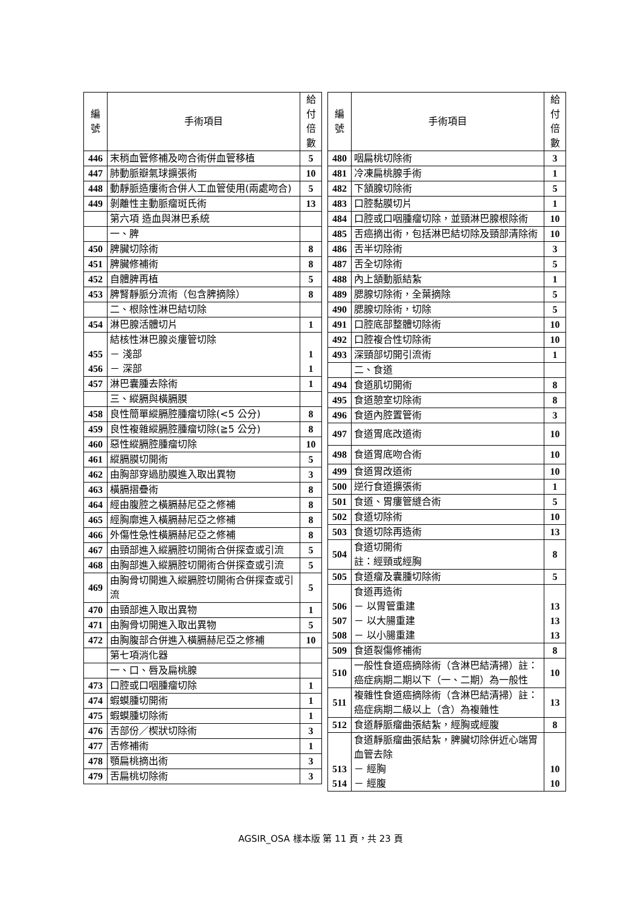| 編 號 | 手術項目 | 給付 倍數 |
| --- | --- | --- |
| 446 | 末稍血管修補及吻合術併血管移植 | 5 |
| 447 | 肺動脈瓣氣球擴張術 | 10 |
| 448 | 動靜脈造瘻術合併人工血管使用(兩處吻合) | 5 |
| 449 | 剝離性主動脈瘤斑氏術 | 13 |
| | 第六項 造血與淋巴系統 | |
| | 一、脾 | |
| 450 | 脾臟切除術 | 8 |
| 451 | 脾臟修補術 | 8 |
| 452 | 自體脾再植 | 5 |
| 453 | 脾腎靜脈分流術（包含脾摘除） | 8 |
| | 二、根除性淋巴結切除 | |
| 454 | 淋巴腺活體切片 | 1 |
| 455 456 | 結核性淋巴腺炎瘻管切除 － 淺部 － 深部 | 1 1 |
| 457 | 淋巴囊腫去除術 | 1 |
| | 三、縱膈與橫膈膜 | |
| 458 | 良性簡單縱膈腔腫瘤切除(<5 公分) | 8 |
| 459 | 良性複雜縱膈腔腫瘤切除(≧5 公分) | 8 |
| 460 | 惡性縱膈腔腫瘤切除 | 10 |
| 461 | 縱膈膜切開術 | 5 |
| 462 | 由胸部穿過肋膜進入取出異物 | 3 |
| 463 | 橫膈摺疊術 | 8 |
| 464 | 經由腹腔之橫膈赫尼亞之修補 | 8 |
| 465 | 經胸廓進入橫膈赫尼亞之修補 | 8 |
| 466 | 外傷性急性橫膈赫尼亞之修補 | 8 |
| 467 | 由頸部進入縱膈腔切開術合併探查或引流 | 5 |
| 468 | 由胸部進入縱膈腔切開術合併探查或引流 | 5 |
| 469 | 由胸骨切開進入縱膈腔切開術合併探查或引流 | 5 |
| 470 | 由頸部進入取出異物 | 1 |
| 471 | 由胸骨切開進入取出異物 | 5 |
| 472 | 由胸腹部合併進入橫膈赫尼亞之修補 | 10 |
| | 第七項消化器 | |
| | 一、口、唇及扁桃腺 | |
| 473 | 口腔或口咽腫瘤切除 | 1 |
| 474 | 蝦蟆腫切開術 | 1 |
| 475 | 蝦蟆腫切除術 | 1 |
| 476 | 舌部份／楔狀切除術 | 3 |
| 477 | 舌修補術 | 1 |
| 478 | 顎扁桃摘出術 | 3 |
| 479 | 舌扁桃切除術 | 3 |
| 編 號 | 手術項目 | 給付 倍數 |
| --- | --- | --- |
| 480 | 咽扁桃切除術 | 3 |
| 481 | 冷凍扁桃腺手術 | 1 |
| 482 | 下頷腺切除術 | 5 |
| 483 | 口腔黏膜切片 | 1 |
| 484 | 口腔或口咽腫瘤切除，並頸淋巴腺根除術 | 10 |
| 485 | 舌癌摘出術，包括淋巴結切除及頸部清除術 | 10 |
| 486 | 舌半切除術 | 3 |
| 487 | 舌全切除術 | 5 |
| 488 | 內上頷動脈結紮 | 1 |
| 489 | 腮腺切除術，全葉摘除 | 5 |
| 490 | 腮腺切除術，切除 | 5 |
| 491 | 口腔底部整體切除術 | 10 |
| 492 | 口腔複合性切除術 | 10 |
| 493 | 深頸部切開引流術 | 1 |
| | 二、食道 | |
| 494 | 食道肌切開術 | 8 |
| 495 | 食道憩室切除術 | 8 |
| 496 | 食道內腔置管術 | 3 |
| 497 | 食道胃底改道術 | 10 |
| 498 | 食道胃底吻合術 | 10 |
| 499 | 食道胃改道術 | 10 |
| 500 | 逆行食道擴張術 | 1 |
| 501 | 食道、胃瘻管縫合術 | 5 |
| 502 | 食道切除術 | 10 |
| 503 | 食道切除再造術 | 13 |
| 504 | 食道切開術 註：經頸或經胸 | 8 |
| 505 | 食道瘤及囊腫切除術 | 5 |
| 506 507 508 | 食道再造術 － 以胃管重建 － 以大腸重建 － 以小腸重建 | 13 13 13 |
| 509 | 食道裂傷修補術 | 8 |
| 510 | 一般性食道癌摘除術（含淋巴結清掃）註：癌症病期二期以下（一、二期）為一般性 | 10 |
| 511 | 複雜性食道癌摘除術（含淋巴結清掃）註：癌症病期二級以上（含）為複雜性 | 13 |
| 512 | 食道靜脈瘤曲張結紮，經胸或經腹 | 8 |
| 513 514 | 食道靜脈瘤曲張結紮，脾臟切除併近心端胃血管去除 － 經胸 － 經腹 | 10 10 |
AGSIR_OSA 樣本版 第 11 頁，共 23 頁